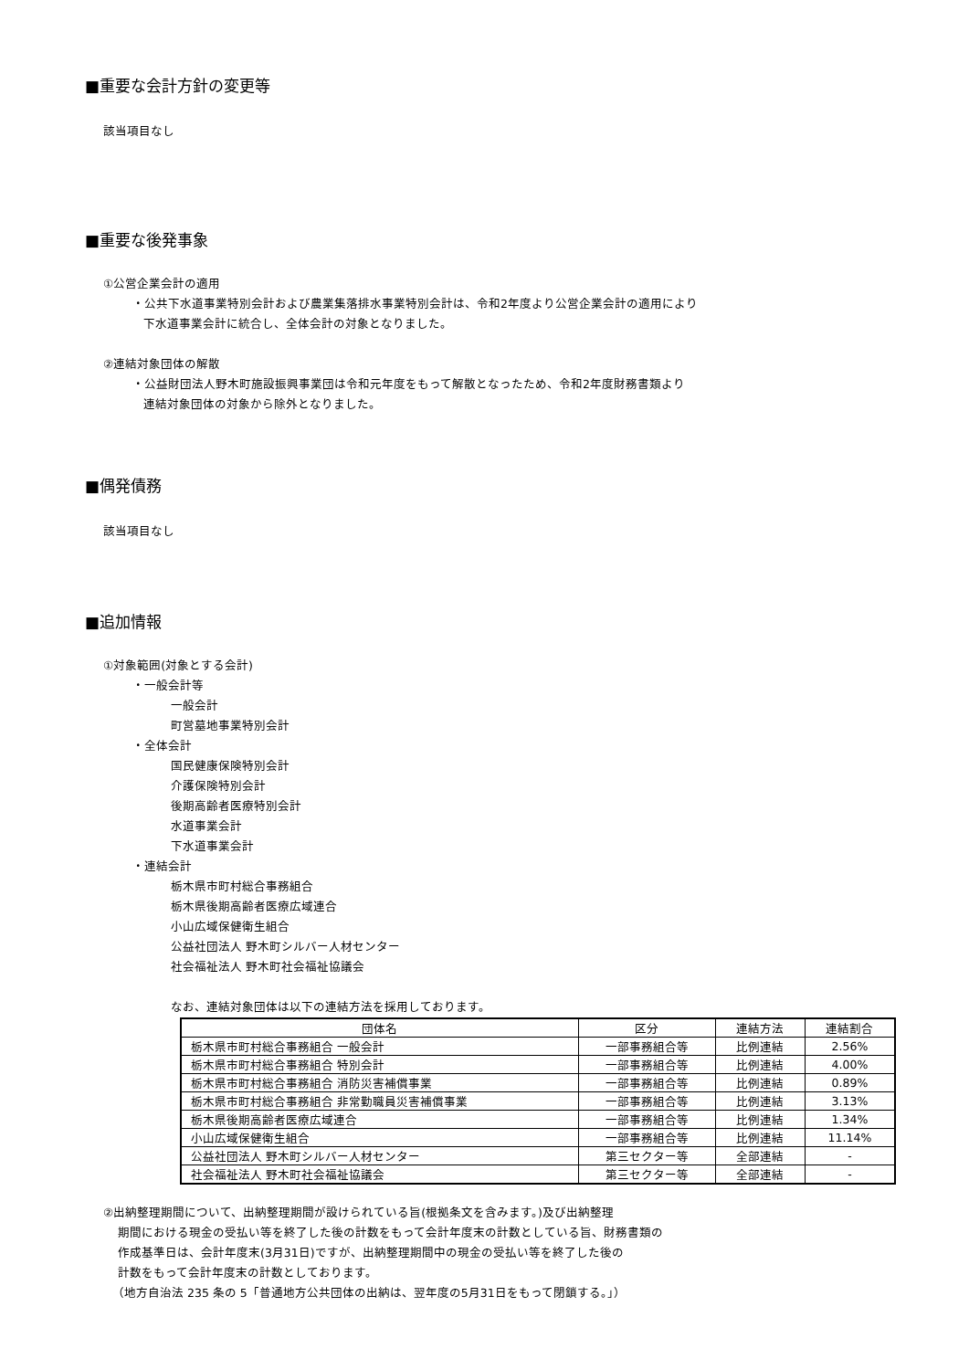■重要な会計方針の変更等
該当項目なし
■重要な後発事象
①公営企業会計の適用
・公共下水道事業特別会計および農業集落排水事業特別会計は、令和2年度より公営企業会計の適用により
下水道事業会計に統合し、全体会計の対象となりました。
②連結対象団体の解散
・公益財団法人野木町施設振興事業団は令和元年度をもって解散となったため、令和2年度財務書類より
連結対象団体の対象から除外となりました。
■偶発債務
該当項目なし
■追加情報
①対象範囲(対象とする会計)
・一般会計等
一般会計
町営墓地事業特別会計
・全体会計
国民健康保険特別会計
介護保険特別会計
後期高齢者医療特別会計
水道事業会計
下水道事業会計
・連結会計
栃木県市町村総合事務組合
栃木県後期高齢者医療広域連合
小山広域保健衛生組合
公益社団法人 野木町シルバー人材センター
社会福祉法人 野木町社会福祉協議会
なお、連結対象団体は以下の連結方法を採用しております。
| 団体名 | 区分 | 連結方法 | 連結割合 |
| --- | --- | --- | --- |
| 栃木県市町村総合事務組合 一般会計 | 一部事務組合等 | 比例連結 | 2.56% |
| 栃木県市町村総合事務組合 特別会計 | 一部事務組合等 | 比例連結 | 4.00% |
| 栃木県市町村総合事務組合 消防災害補償事業 | 一部事務組合等 | 比例連結 | 0.89% |
| 栃木県市町村総合事務組合 非常勤職員災害補償事業 | 一部事務組合等 | 比例連結 | 3.13% |
| 栃木県後期高齢者医療広域連合 | 一部事務組合等 | 比例連結 | 1.34% |
| 小山広域保健衛生組合 | 一部事務組合等 | 比例連結 | 11.14% |
| 公益社団法人 野木町シルバー人材センター | 第三セクター等 | 全部連結 | - |
| 社会福祉法人 野木町社会福祉協議会 | 第三セクター等 | 全部連結 | - |
②出納整理期間について、出納整理期間が設けられている旨(根拠条文を含みます。)及び出納整理
期間における現金の受払い等を終了した後の計数をもって会計年度末の計数としている旨、財務書類の
作成基準日は、会計年度末(3月31日)ですが、出納整理期間中の現金の受払い等を終了した後の
計数をもって会計年度末の計数としております。
（地方自治法 235 条の 5「普通地方公共団体の出納は、翌年度の5月31日をもって閉鎖する。」）